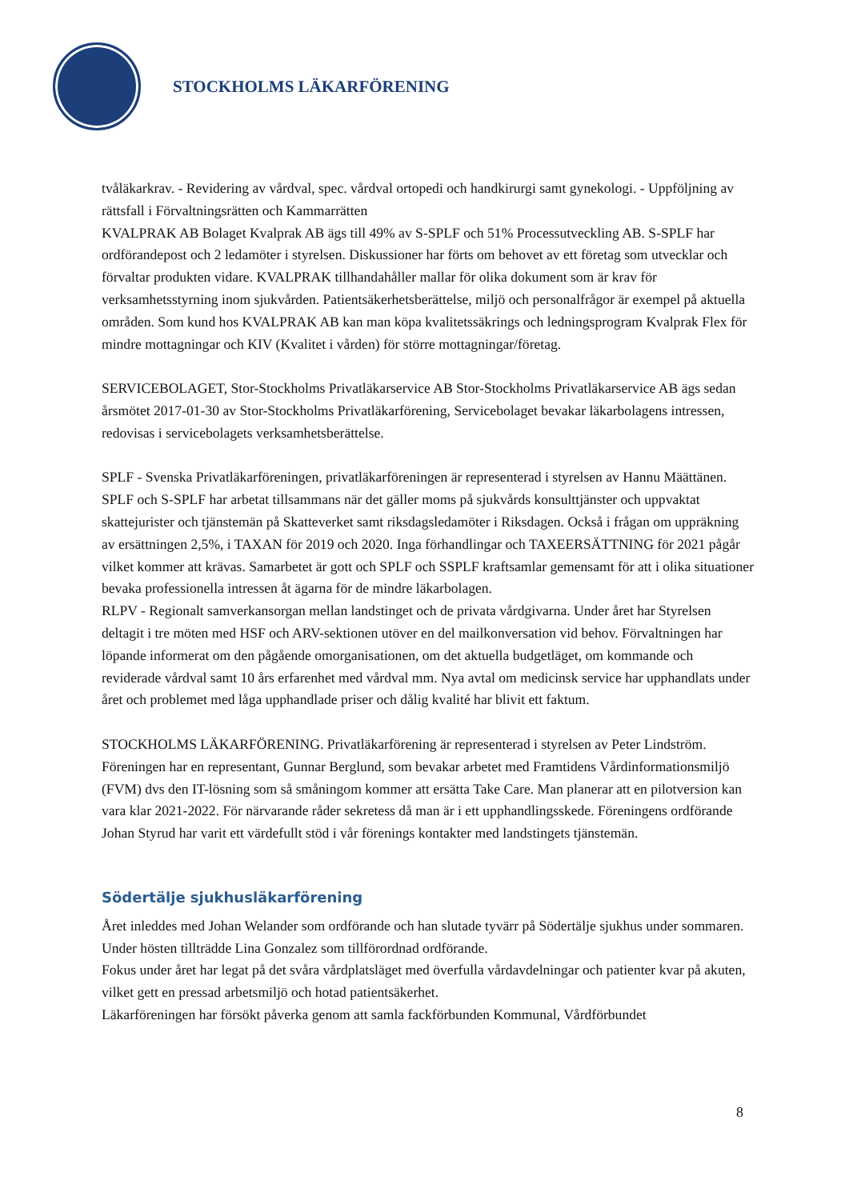STOCKHOLMS LÄKARFÖRENING
tvåläkarkrav. - Revidering av vårdval, spec. vårdval ortopedi och handkirurgi samt gynekologi. - Uppföljning av rättsfall i Förvaltningsrätten och Kammarrätten
KVALPRAK AB Bolaget Kvalprak AB ägs till 49% av S-SPLF och 51% Processutveckling AB. S-SPLF har ordförandepost och 2 ledamöter i styrelsen. Diskussioner har förts om behovet av ett företag som utvecklar och förvaltar produkten vidare. KVALPRAK tillhandahåller mallar för olika dokument som är krav för verksamhetsstyrning inom sjukvården. Patientsäkerhetsberättelse, miljö och personalfrågor är exempel på aktuella områden. Som kund hos KVALPRAK AB kan man köpa kvalitetssäkrings och ledningsprogram Kvalprak Flex för mindre mottagningar och KIV (Kvalitet i vården) för större mottagningar/företag.
SERVICEBOLAGET, Stor-Stockholms Privatläkarservice AB Stor-Stockholms Privatläkarservice AB ägs sedan årsmötet 2017-01-30 av Stor-Stockholms Privatläkarförening, Servicebolaget bevakar läkarbolagens intressen, redovisas i servicebolagets verksamhetsberättelse.
SPLF - Svenska Privatläkarföreningen, privatläkarföreningen är representerad i styrelsen av Hannu Määttänen. SPLF och S-SPLF har arbetat tillsammans när det gäller moms på sjukvårds konsulttjänster och uppvaktat skattejurister och tjänstemän på Skatteverket samt riksdagsledamöter i Riksdagen. Också i frågan om uppräkning av ersättningen 2,5%, i TAXAN för 2019 och 2020. Inga förhandlingar och TAXEERSÄTTNING för 2021 pågår vilket kommer att krävas. Samarbetet är gott och SPLF och SSPLF kraftsamlar gemensamt för att i olika situationer bevaka professionella intressen åt ägarna för de mindre läkarbolagen.
RLPV - Regionalt samverkansorgan mellan landstinget och de privata vårdgivarna. Under året har Styrelsen deltagit i tre möten med HSF och ARV-sektionen utöver en del mailkonversation vid behov. Förvaltningen har löpande informerat om den pågående omorganisationen, om det aktuella budgetläget, om kommande och reviderade vårdval samt 10 års erfarenhet med vårdval mm. Nya avtal om medicinsk service har upphandlats under året och problemet med låga upphandlade priser och dålig kvalité har blivit ett faktum.
STOCKHOLMS LÄKARFÖRENING. Privatläkarförening är representerad i styrelsen av Peter Lindström. Föreningen har en representant, Gunnar Berglund, som bevakar arbetet med Framtidens Vårdinformationsmiljö (FVM) dvs den IT-lösning som så småningom kommer att ersätta Take Care. Man planerar att en pilotversion kan vara klar 2021-2022. För närvarande råder sekretess då man är i ett upphandlingsskede. Föreningens ordförande Johan Styrud har varit ett värdefullt stöd i vår förenings kontakter med landstingets tjänstemän.
Södertälje sjukhusläkarförening
Året inleddes med Johan Welander som ordförande och han slutade tyvärr på Södertälje sjukhus under sommaren. Under hösten tillträdde Lina Gonzalez som tillförordnad ordförande.
Fokus under året har legat på det svåra vårdplatsläget med överfulla vårdavdelningar och patienter kvar på akuten, vilket gett en pressad arbetsmiljö och hotad patientsäkerhet.
Läkarföreningen har försökt påverka genom att samla fackförbunden Kommunal, Vårdförbundet
8